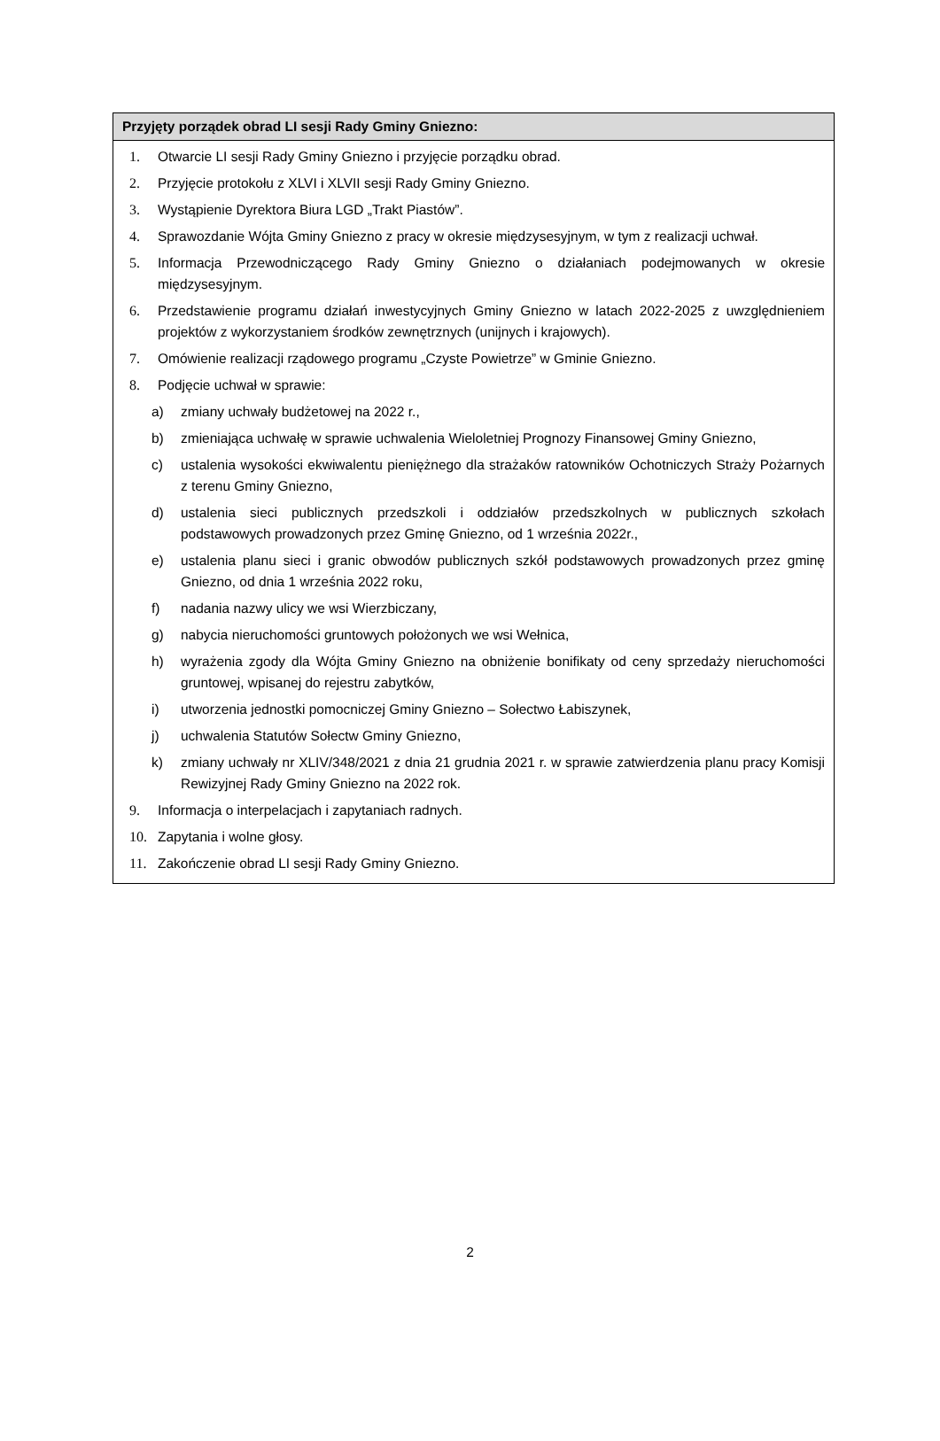Przyjęty porządek obrad LI sesji Rady Gminy Gniezno:
1. Otwarcie LI sesji Rady Gminy Gniezno i przyjęcie porządku obrad.
2. Przyjęcie protokołu z XLVI i XLVII sesji Rady Gminy Gniezno.
3. Wystąpienie Dyrektora Biura LGD „Trakt Piastów”.
4. Sprawozdanie Wójta Gminy Gniezno z pracy w okresie międzysesyjnym, w tym z realizacji uchwał.
5. Informacja Przewodniczącego Rady Gminy Gniezno o działaniach podejmowanych w okresie międzysesyjnym.
6. Przedstawienie programu działań inwestycyjnych Gminy Gniezno w latach 2022-2025 z uwzględnieniem projektów z wykorzystaniem środków zewnętrznych (unijnych i krajowych).
7. Omówienie realizacji rządowego programu „Czyste Powietrze” w Gminie Gniezno.
8. Podjęcie uchwał w sprawie:
a) zmiany uchwały budżetowej na 2022 r.,
b) zmieniająca uchwałę w sprawie uchwalenia Wieloletniej Prognozy Finansowej Gminy Gniezno,
c) ustalenia wysokości ekwiwalentu pieniężnego dla strażaków ratowników Ochotniczych Straży Pożarnych z terenu Gminy Gniezno,
d) ustalenia sieci publicznych przedszkoli i oddziałów przedszkolnych w publicznych szkołach podstawowych prowadzonych przez Gminę Gniezno, od 1 września 2022r.,
e) ustalenia planu sieci i granic obwodów publicznych szkół podstawowych prowadzonych przez gminę Gniezno, od dnia 1 września 2022 roku,
f) nadania nazwy ulicy we wsi Wierzbiczany,
g) nabycia nieruchomości gruntowych położonych we wsi Wełnica,
h) wyrażenia zgody dla Wójta Gminy Gniezno na obniżenie bonifikaty od ceny sprzedaży nieruchomości gruntowej, wpisanej do rejestru zabytków,
i) utworzenia jednostki pomocniczej Gminy Gniezno – Sołectwo Łabiszynek,
j) uchwalenia Statutów Sołectw Gminy Gniezno,
k) zmiany uchwały nr XLIV/348/2021 z dnia 21 grudnia 2021 r. w sprawie zatwierdzenia planu pracy Komisji Rewizyjnej Rady Gminy Gniezno na 2022 rok.
9. Informacja o interpelacjach i zapytaniach radnych.
10. Zapytania i wolne głosy.
11. Zakończenie obrad LI sesji Rady Gminy Gniezno.
2